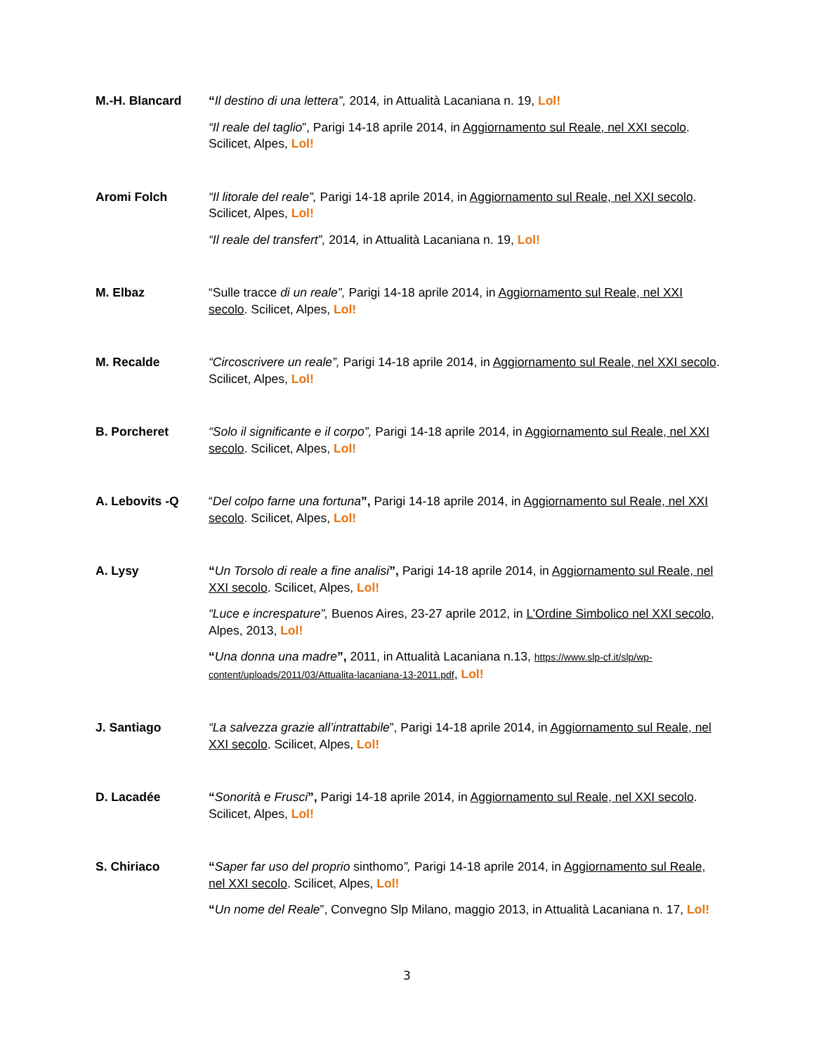M.-H. Blancard “Il destino di una lettera”, 2014, in Attualità Lacaniana n. 19, Lol!
“Il reale del taglio”, Parigi 14-18 aprile 2014, in Aggiornamento sul Reale, nel XXI secolo. Scilicet, Alpes, Lol!
Aromi Folch “Il litorale del reale”, Parigi 14-18 aprile 2014, in Aggiornamento sul Reale, nel XXI secolo. Scilicet, Alpes, Lol!
“Il reale del transfert”, 2014, in Attualità Lacaniana n. 19, Lol!
M. Elbaz “Sulle tracce di un reale”, Parigi 14-18 aprile 2014, in Aggiornamento sul Reale, nel XXI secolo. Scilicet, Alpes, Lol!
M. Recalde “Circoscrivere un reale”, Parigi 14-18 aprile 2014, in Aggiornamento sul Reale, nel XXI secolo. Scilicet, Alpes, Lol!
B. Porcheret “Solo il significante e il corpo”, Parigi 14-18 aprile 2014, in Aggiornamento sul Reale, nel XXI secolo. Scilicet, Alpes, Lol!
A. Lebovits -Q “Del colpo farne una fortuna”, Parigi 14-18 aprile 2014, in Aggiornamento sul Reale, nel XXI secolo. Scilicet, Alpes, Lol!
A. Lysy “Un Torsolo di reale a fine analisi”, Parigi 14-18 aprile 2014, in Aggiornamento sul Reale, nel XXI secolo. Scilicet, Alpes, Lol!
“Luce e increspature”, Buenos Aires, 23-27 aprile 2012, in L’Ordine Simbolico nel XXI secolo, Alpes, 2013, Lol!
“Una donna una madre”, 2011, in Attualità Lacaniana n.13, https://www.slp-cf.it/slp/wp-content/uploads/2011/03/Attualita-lacaniana-13-2011.pdf, Lol!
J. Santiago “La salvezza grazie all’intrattabile”, Parigi 14-18 aprile 2014, in Aggiornamento sul Reale, nel XXI secolo. Scilicet, Alpes, Lol!
D. Lacadée “Sonorità e Frusci”, Parigi 14-18 aprile 2014, in Aggiornamento sul Reale, nel XXI secolo. Scilicet, Alpes, Lol!
S. Chiriaco “Saper far uso del proprio sinthomo”, Parigi 14-18 aprile 2014, in Aggiornamento sul Reale, nel XXI secolo. Scilicet, Alpes, Lol!
“Un nome del Reale”, Convegno Slp Milano, maggio 2013, in Attualità Lacaniana n. 17, Lol!
3